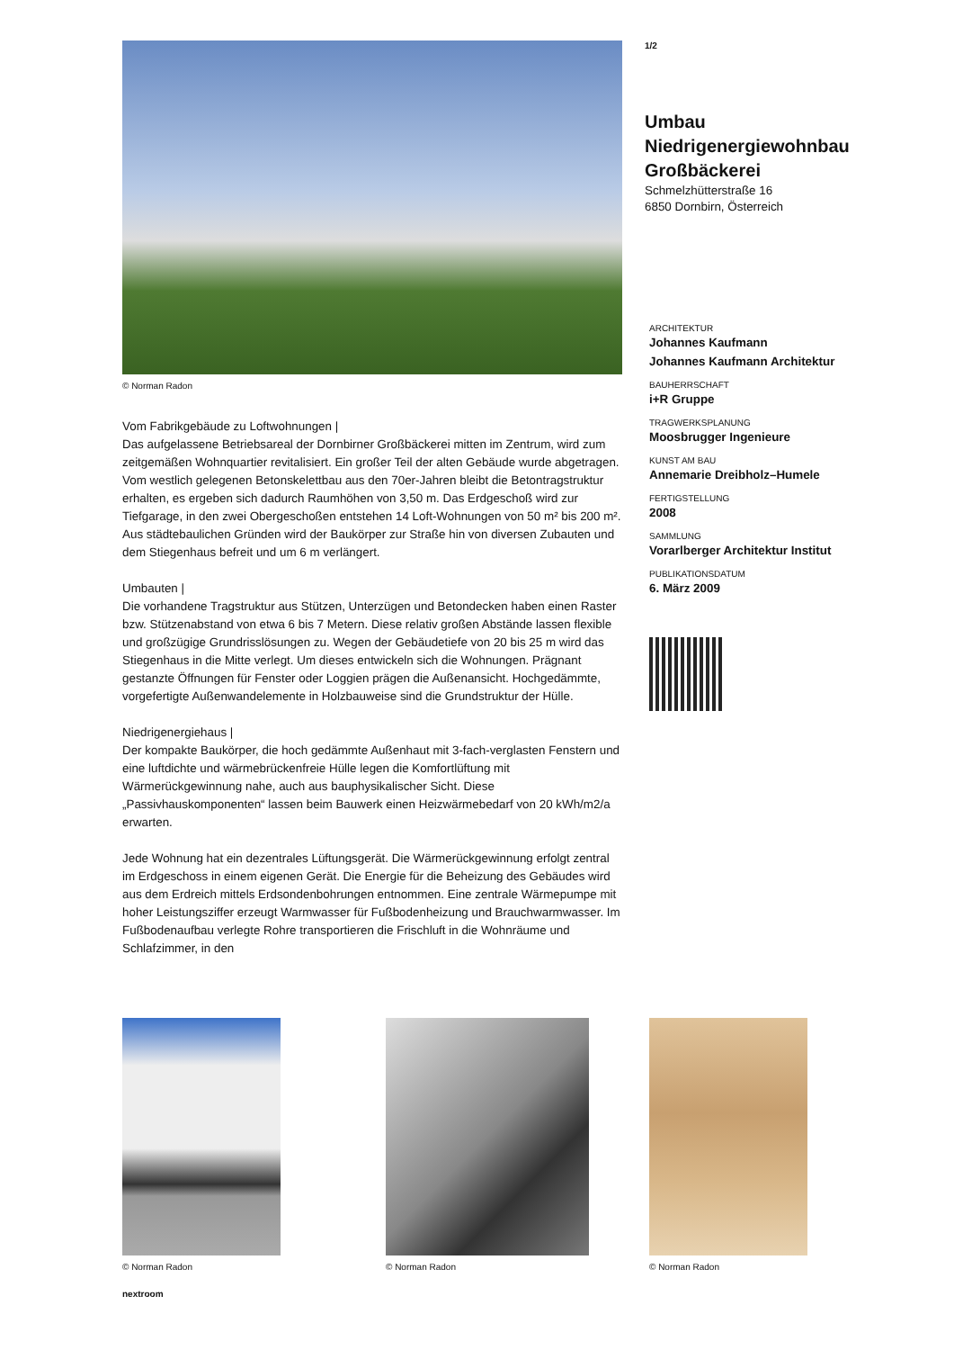© Norman Radon
Vom Fabrikgebäude zu Loftwohnungen |
Das aufgelassene Betriebsareal der Dornbirner Großbäckerei mitten im Zentrum, wird zum zeitgemäßen Wohnquartier revitalisiert. Ein großer Teil der alten Gebäude wurde abgetragen. Vom westlich gelegenen Betonskelettbau aus den 70er-Jahren bleibt die Betontragstruktur erhalten, es ergeben sich dadurch Raumhöhen von 3,50 m. Das Erdgeschoß wird zur Tiefgarage, in den zwei Obergeschoßen entstehen 14 Loft-Wohnungen von 50 m² bis 200 m². Aus städtebaulichen Gründen wird der Baukörper zur Straße hin von diversen Zubauten und dem Stiegenhaus befreit und um 6 m verlängert.
Umbauten |
Die vorhandene Tragstruktur aus Stützen, Unterzügen und Betondecken haben einen Raster bzw. Stützenabstand von etwa 6 bis 7 Metern. Diese relativ großen Abstände lassen flexible und großzügige Grundrisslösungen zu. Wegen der Gebäudetiefe von 20 bis 25 m wird das Stiegenhaus in die Mitte verlegt. Um dieses entwickeln sich die Wohnungen. Prägnant gestanzte Öffnungen für Fenster oder Loggien prägen die Außenansicht. Hochgedämmte, vorgefertigte Außenwandelemente in Holzbauweise sind die Grundstruktur der Hülle.
Niedrigenergiehaus |
Der kompakte Baukörper, die hoch gedämmte Außenhaut mit 3-fach-verglasten Fenstern und eine luftdichte und wärmebrückenfreie Hülle legen die Komfortlüftung mit Wärmerückgewinnung nahe, auch aus bauphysikalischer Sicht. Diese „Passivhauskomponenten“ lassen beim Bauwerk einen Heizwärmebedarf von 20 kWh/m2/a erwarten.
Jede Wohnung hat ein dezentrales Lüftungsgerät. Die Wärmerückgewinnung erfolgt zentral im Erdgeschoss in einem eigenen Gerät. Die Energie für die Beheizung des Gebäudes wird aus dem Erdreich mittels Erdsondenbohrungen entnommen. Eine zentrale Wärmepumpe mit hoher Leistungsziffer erzeugt Warmwasser für Fußbodenheizung und Brauchwarmwasser. Im Fußbodenaufbau verlegte Rohre transportieren die Frischluft in die Wohnräume und Schlafzimmer, in den
1/2
Umbau
Niedrigenergiewohnbau
Großbäckerei
Schmelzhütterstraße 16
6850 Dornbirn, Österreich
ARCHITEKTUR
Johannes Kaufmann
Johannes Kaufmann Architektur
BAUHERRSCHAFT
i+R Gruppe
TRAGWERKSPLANUNG
Moosbrugger Ingenieure
KUNST AM BAU
Annemarie Dreibholz–Humele
FERTIGSTELLUNG
2008
SAMMLUNG
Vorarlberger Architektur Institut
PUBLIKATIONSDATUM
6. März 2009
© Norman Radon © Norman Radon © Norman Radon
nextroom